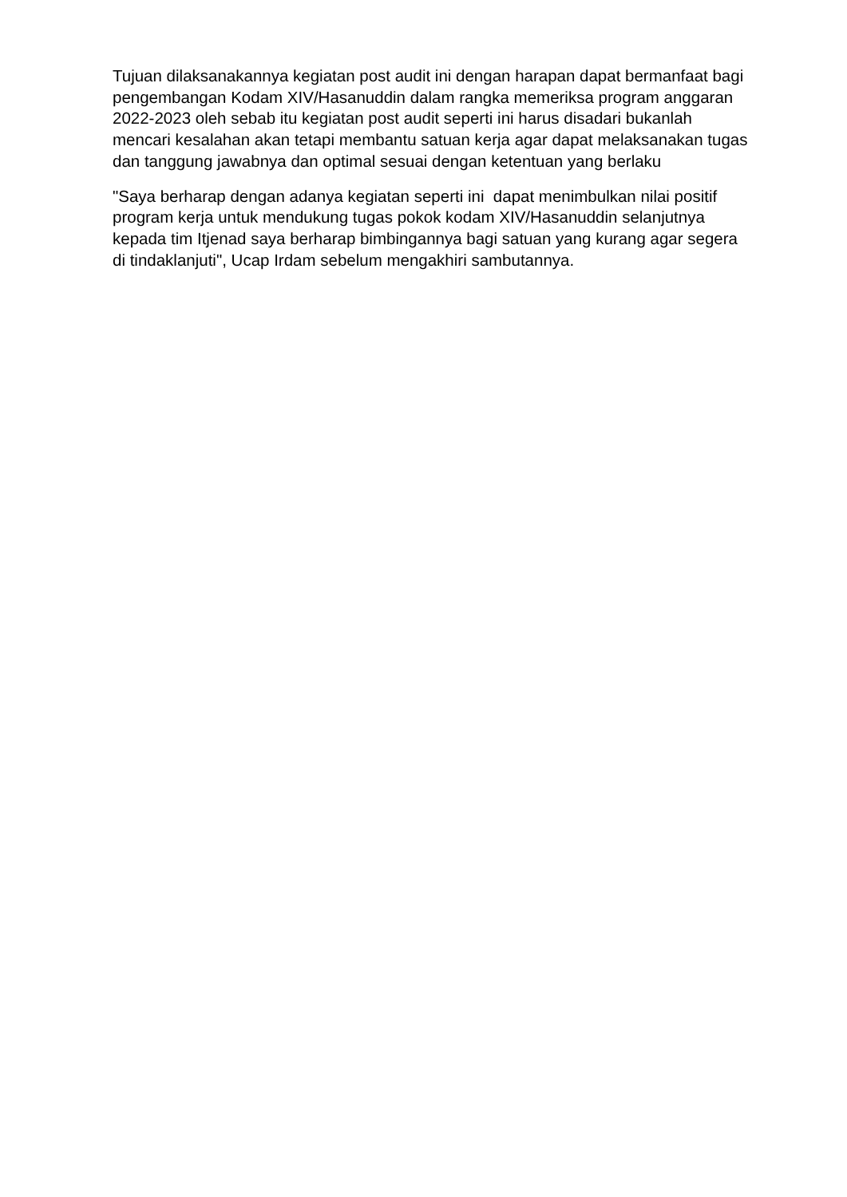Tujuan dilaksanakannya kegiatan post audit ini dengan harapan dapat bermanfaat bagi pengembangan Kodam XIV/Hasanuddin dalam rangka memeriksa program anggaran 2022-2023 oleh sebab itu kegiatan post audit seperti ini harus disadari bukanlah mencari kesalahan akan tetapi membantu satuan kerja agar dapat melaksanakan tugas dan tanggung jawabnya dan optimal sesuai dengan ketentuan yang berlaku
"Saya berharap dengan adanya kegiatan seperti ini dapat menimbulkan nilai positif program kerja untuk mendukung tugas pokok kodam XIV/Hasanuddin selanjutnya kepada tim Itjenad saya berharap bimbingannya bagi satuan yang kurang agar segera di tindaklanjuti", Ucap Irdam sebelum mengakhiri sambutannya.